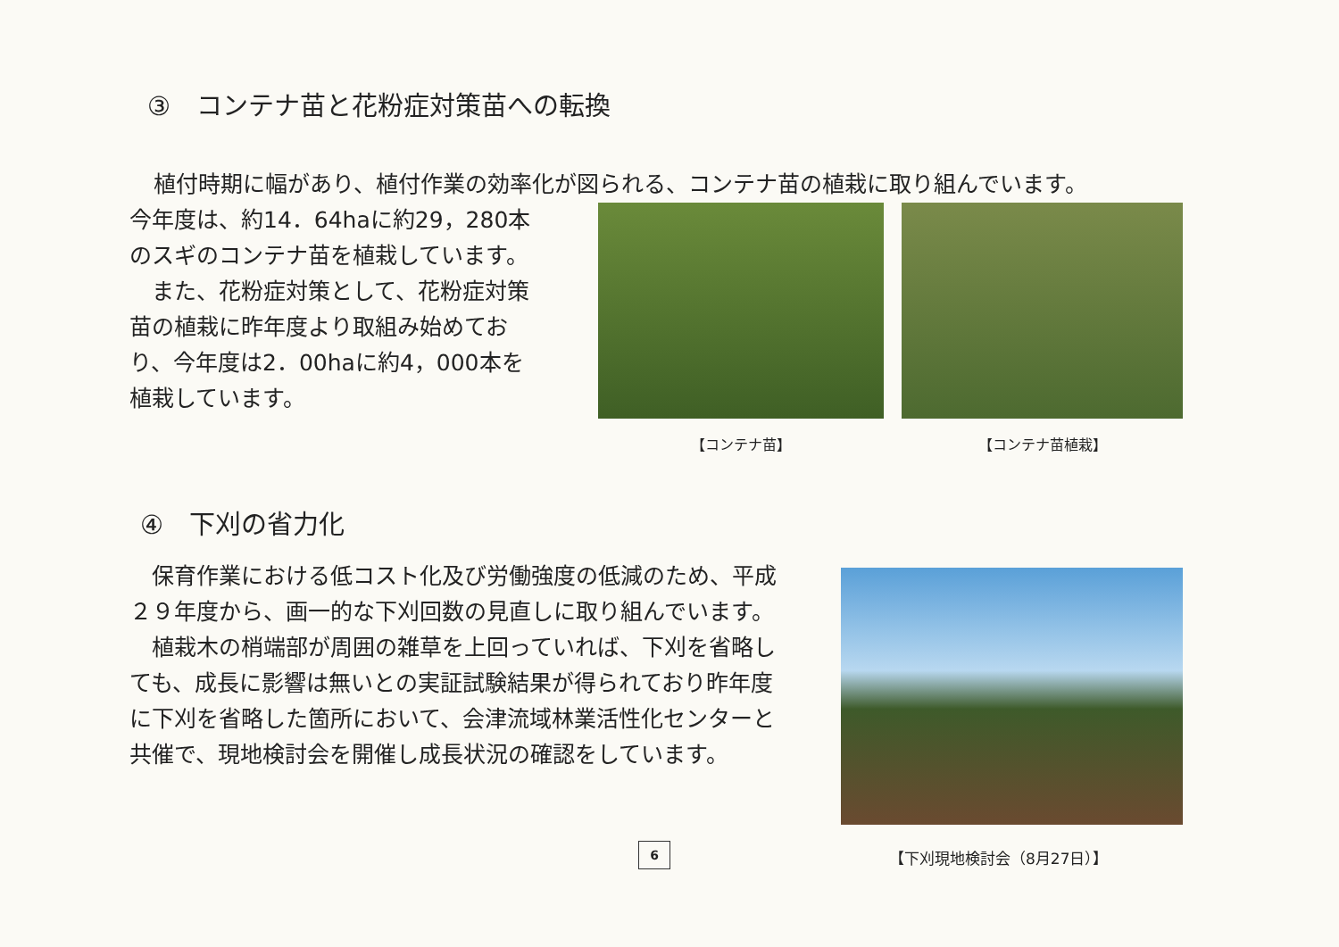③　コンテナ苗と花粉症対策苗への転換
植付時期に幅があり、植付作業の効率化が図られる、コンテナ苗の植栽に取り組んでいます。
今年度は、約14．64haに約29，280本のスギのコンテナ苗を植栽しています。
　また、花粉症対策として、花粉症対策苗の植栽に昨年度より取組み始めており、今年度は2．00haに約4，000本を植栽しています。
【コンテナ苗】 【コンテナ苗植栽】
④　下刈の省力化
　保育作業における低コスト化及び労働強度の低減のため、平成２９年度から、画一的な下刈回数の見直しに取り組んでいます。
　植栽木の梢端部が周囲の雑草を上回っていれば、下刈を省略しても、成長に影響は無いとの実証試験結果が得られており昨年度に下刈を省略した箇所において、会津流域林業活性化センターと共催で、現地検討会を開催し成長状況の確認をしています。
6
【下刈現地検討会（8月27日）】